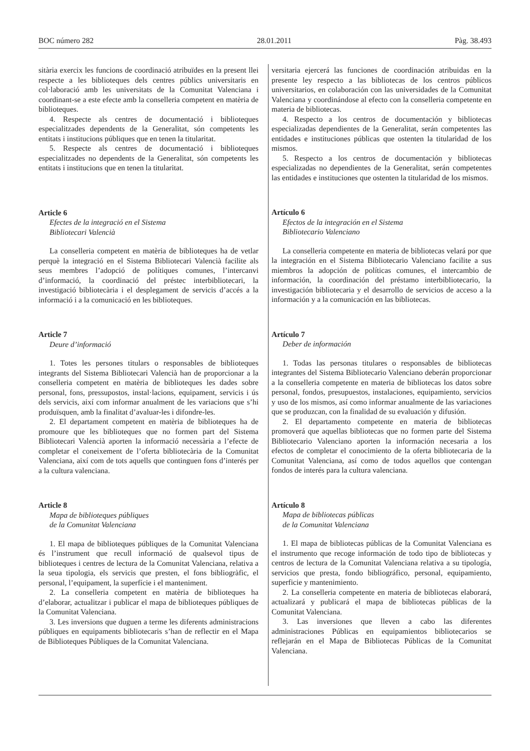BOC número 282 28.01.2011 Pàg. 38.493
sitària exercix les funcions de coordinació atribuïdes en la present llei respecte a les biblioteques dels centres públics universitaris en col·laboració amb les universitats de la Comunitat Valenciana i coordinant-se a este efecte amb la conselleria competent en matèria de biblioteques.
4. Respecte als centres de documentació i biblioteques especialitzades dependents de la Generalitat, són competents les entitats i institucions públiques que en tenen la titularitat.
5. Respecte als centres de documentació i biblioteques especialitzades no dependents de la Generalitat, són competents les entitats i institucions que en tenen la titularitat.
Article 6
Efectes de la integració en el Sistema
Bibliotecari Valencià
La conselleria competent en matèria de biblioteques ha de vetlar perquè la integració en el Sistema Bibliotecari Valencià facilite als seus membres l’adopció de polítiques comunes, l’intercanvi d’informació, la coordinació del préstec interbibliotecari, la investigació bibliotecària i el desplegament de servicis d’accés a la informació i a la comunicació en les biblioteques.
Article 7
Deure d’informació
1. Totes les persones titulars o responsables de biblioteques integrants del Sistema Bibliotecari Valencià han de proporcionar a la conselleria competent en matèria de biblioteques les dades sobre personal, fons, pressupostos, instal·lacions, equipament, servicis i ús dels servicis, així com informar anualment de les variacions que s’hi produïsquen, amb la finalitat d’avaluar-les i difondre-les.
2. El departament competent en matèria de biblioteques ha de promoure que les biblioteques que no formen part del Sistema Bibliotecari Valencià aporten la informació necessària a l’efecte de completar el coneixement de l’oferta bibliotecària de la Comunitat Valenciana, així com de tots aquells que continguen fons d’interés per a la cultura valenciana.
Article 8
Mapa de biblioteques públiques
de la Comunitat Valenciana
1. El mapa de biblioteques públiques de la Comunitat Valenciana és l’instrument que recull informació de qualsevol tipus de biblioteques i centres de lectura de la Comunitat Valenciana, relativa a la seua tipologia, els servicis que presten, el fons bibliogràfic, el personal, l’equipament, la superfície i el manteniment.
2. La conselleria competent en matèria de biblioteques ha d’elaborar, actualitzar i publicar el mapa de biblioteques públiques de la Comunitat Valenciana.
3. Les inversions que duguen a terme les diferents administracions públiques en equipaments bibliotecaris s’han de reflectir en el Mapa de Biblioteques Públiques de la Comunitat Valenciana.
versitaria ejercerá las funciones de coordinación atribuidas en la presente ley respecto a las bibliotecas de los centros públicos universitarios, en colaboración con las universidades de la Comunitat Valenciana y coordinándose al efecto con la conselleria competente en materia de bibliotecas.
4. Respecto a los centros de documentación y bibliotecas especializadas dependientes de la Generalitat, serán competentes las entidades e instituciones públicas que ostenten la titularidad de los mismos.
5. Respecto a los centros de documentación y bibliotecas especializadas no dependientes de la Generalitat, serán competentes las entidades e instituciones que ostenten la titularidad de los mismos.
Artículo 6
Efectos de la integración en el Sistema
Bibliotecario Valenciano
La conselleria competente en materia de bibliotecas velará por que la integración en el Sistema Bibliotecario Valenciano facilite a sus miembros la adopción de políticas comunes, el intercambio de información, la coordinación del préstamo interbibliotecario, la investigación bibliotecaria y el desarrollo de servicios de acceso a la información y a la comunicación en las bibliotecas.
Artículo 7
Deber de información
1. Todas las personas titulares o responsables de bibliotecas integrantes del Sistema Bibliotecario Valenciano deberán proporcionar a la conselleria competente en materia de bibliotecas los datos sobre personal, fondos, presupuestos, instalaciones, equipamiento, servicios y uso de los mismos, así como informar anualmente de las variaciones que se produzcan, con la finalidad de su evaluación y difusión.
2. El departamento competente en materia de bibliotecas promoverá que aquellas bibliotecas que no formen parte del Sistema Bibliotecario Valenciano aporten la información necesaria a los efectos de completar el conocimiento de la oferta bibliotecaria de la Comunitat Valenciana, así como de todos aquellos que contengan fondos de interés para la cultura valenciana.
Artículo 8
Mapa de bibliotecas públicas
de la Comunitat Valenciana
1. El mapa de bibliotecas públicas de la Comunitat Valenciana es el instrumento que recoge información de todo tipo de bibliotecas y centros de lectura de la Comunitat Valenciana relativa a su tipología, servicios que presta, fondo bibliográfico, personal, equipamiento, superficie y mantenimiento.
2. La conselleria competente en materia de bibliotecas elaborará, actualizará y publicará el mapa de bibliotecas públicas de la Comunitat Valenciana.
3. Las inversiones que lleven a cabo las diferentes administraciones Públicas en equipamientos bibliotecarios se reflejarán en el Mapa de Bibliotecas Públicas de la Comunitat Valenciana.